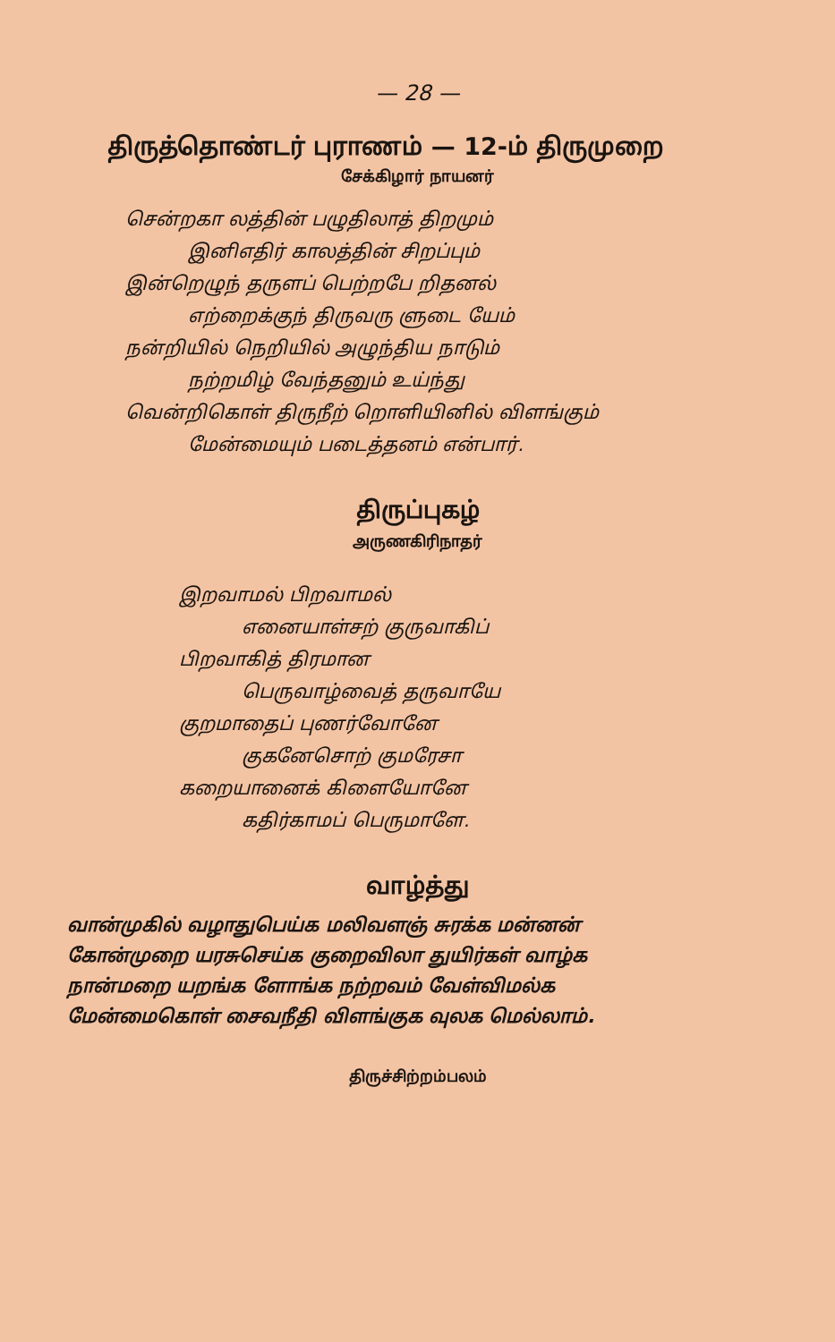— 28 —
திருத்தொண்டர் புராணம் — 12-ம் திருமுறை
சேக்கிழார் நாயனர்
சென்றகா லத்தின் பழுதிலாத் திறமும்
இனிஎதிர் காலத்தின் சிறப்பும்
இன்றெழுந் தருளப் பெற்றபே றிதனல்
எற்றைக்குந் திருவரு ளுடை யேம்
நன்றியில் நெறியில் அழுந்திய நாடும்
நற்றமிழ் வேந்தனும் உய்ந்து
வென்றிகொள் திருநீற் றொளியினில் விளங்கும்
மேன்மையும் படைத்தனம் என்பார்.
திருப்புகழ்
அருணகிரிநாதர்
இறவாமல் பிறவாமல்
எனையாள்சற் குருவாகிப்
பிறவாகித் திரமான
பெருவாழ்வைத் தருவாயே
குறமாதைப் புணர்வோனே
குகனேசொற் குமரேசா
கறையானைக் கிளையோனே
கதிர்காமப் பெருமாளே.
வாழ்த்து
வான்முகில் வழாதுபெய்க மலிவளஞ் சுரக்க மன்னன்
கோன்முறை யரசுசெய்க குறைவிலா துயிர்கள் வாழ்க
நான்மறை யறங்க ளோங்க நற்றவம் வேள்விமல்க
மேன்மைகொள் சைவநீதி விளங்குக வுலக மெல்லாம்.
திருச்சிற்றம்பலம்